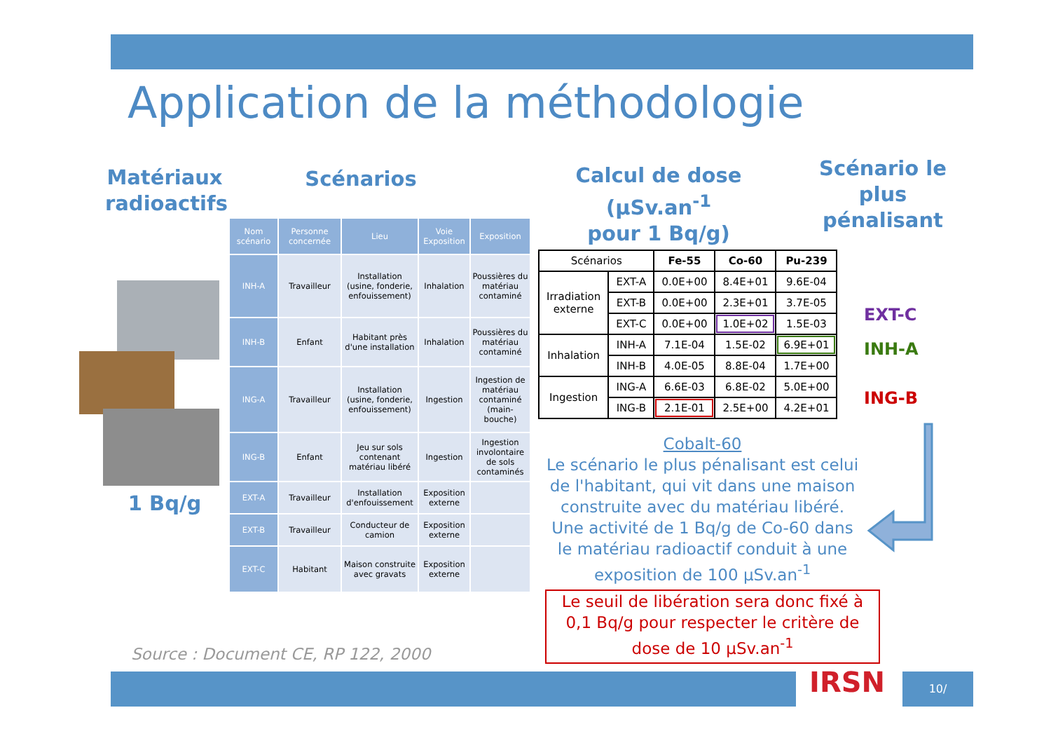Application de la méthodologie
Matériaux radioactifs
Scénarios
Calcul de dose (µSv.an<sup>-1</sup>
pour 1 Bq/g)
Scénario le plus pénalisant
1 Bq/g
| Nom scénario | Personne concernée | Lieu | Voie Exposition | Exposition |
| --- | --- | --- | --- | --- |
| INH-A | Travailleur | Installation (usine, fonderie, enfouissement) | Inhalation | Poussières du matériau contaminé |
| INH-B | Enfant | Habitant près d'une installation | Inhalation | Poussières du matériau contaminé |
| ING-A | Travailleur | Installation (usine, fonderie, enfouissement) | Ingestion | Ingestion de matériau contaminé (main-bouche) |
| ING-B | Enfant | Jeu sur sols contenant matériau libéré | Ingestion | Ingestion involontaire de sols contaminés |
| EXT-A | Travailleur | Installation d'enfouissement | Exposition externe | |
| EXT-B | Travailleur | Conducteur de camion | Exposition externe | |
| EXT-C | Habitant | Maison construite avec gravats | Exposition externe | |
| Scénarios | | Fe-55 | Co-60 | Pu-239 |
| Irradiation externe | EXT-A | 0.0E+00 | 8.4E+01 | 9.6E-04 |
| | EXT-B | 0.0E+00 | 2.3E+01 | 3.7E-05 |
| | EXT-C | 0.0E+00 | 1.0E+02 | 1.5E-03 |
| Inhalation | INH-A | 7.1E-04 | 1.5E-02 | 6.9E+01 |
| | INH-B | 4.0E-05 | 8.8E-04 | 1.7E+00 |
| Ingestion | ING-A | 6.6E-03 | 6.8E-02 | 5.0E+00 |
| | ING-B | 2.1E-01 | 2.5E+00 | 4.2E+01 |
EXT-C
INH-A
ING-B
Cobalt-60
Le scénario le plus pénalisant est celui de l'habitant, qui vit dans une maison construite avec du matériau libéré. Une activité de 1 Bq/g de Co-60 dans le matériau radioactif conduit à une exposition de 100 µSv.an<sup>-1</sup>
Le seuil de libération sera donc fixé à 0,1 Bq/g pour respecter le critère de dose de 10 µSv.an<sup>-1</sup>
Source : Document CE, RP 122, 2000
IRSN 10/